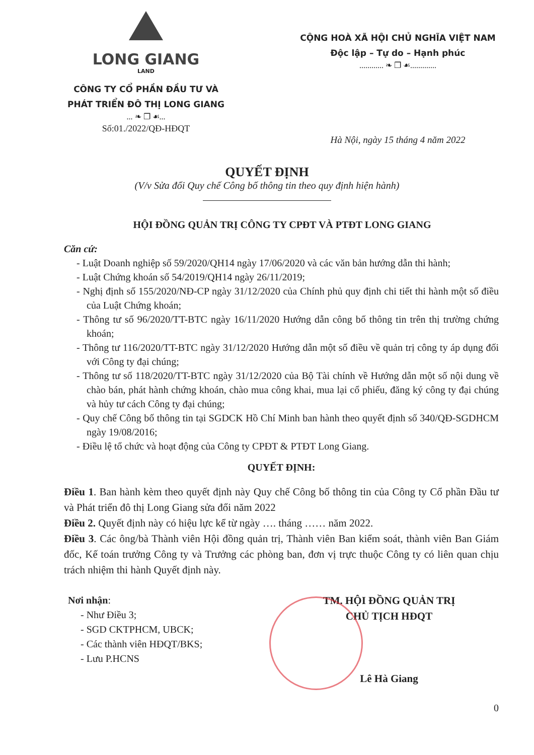LONG GIANG
LAND
CÔNG TY CỔ PHẦN ĐẦU TƯ VÀ
PHÁT TRIỂN ĐÔ THỊ LONG GIANG
... ❧ ❐ ☙...
Số:01./2022/QĐ-HĐQT
CỘNG HOÀ XÃ HỘI CHỦ NGHĨA VIỆT NAM
Độc lập – Tự do – Hạnh phúc
............ ❧ ❐ ☙.............
Hà Nội, ngày 15 tháng 4 năm 2022
QUYẾT ĐỊNH
(V/v Sửa đổi Quy chế Công bố thông tin theo quy định hiện hành)
HỘI ĐỒNG QUẢN TRỊ CÔNG TY CPĐT VÀ PTĐT LONG GIANG
Căn cứ:
- Luật Doanh nghiệp số 59/2020/QH14 ngày 17/06/2020 và các văn bản hướng dẫn thi hành;
- Luật Chứng khoán số 54/2019/QH14 ngày 26/11/2019;
- Nghị định số 155/2020/NĐ-CP ngày 31/12/2020 của Chính phủ quy định chi tiết thi hành một số điều của Luật Chứng khoán;
- Thông tư số 96/2020/TT-BTC ngày 16/11/2020 Hướng dẫn công bố thông tin trên thị trường chứng khoán;
- Thông tư 116/2020/TT-BTC ngày 31/12/2020 Hướng dẫn một số điều về quản trị công ty áp dụng đối với Công ty đại chúng;
- Thông tư số 118/2020/TT-BTC ngày 31/12/2020 của Bộ Tài chính về Hướng dẫn một số nội dung về chào bán, phát hành chứng khoán, chào mua công khai, mua lại cổ phiếu, đăng ký công ty đại chúng và hủy tư cách Công ty đại chúng;
- Quy chế Công bố thông tin tại SGDCK Hồ Chí Minh ban hành theo quyết định số 340/QĐ-SGDHCM ngày 19/08/2016;
- Điều lệ tổ chức và hoạt động của Công ty CPĐT & PTĐT Long Giang.
QUYẾT ĐỊNH:
Điều 1. Ban hành kèm theo quyết định này Quy chế Công bố thông tin của Công ty Cổ phần Đầu tư và Phát triển đô thị Long Giang sửa đổi năm 2022
Điều 2. Quyết định này có hiệu lực kể từ ngày …. tháng …… năm 2022.
Điều 3. Các ông/bà Thành viên Hội đồng quản trị, Thành viên Ban kiểm soát, thành viên Ban Giám đốc, Kế toán trưởng Công ty và Trưởng các phòng ban, đơn vị trực thuộc Công ty có liên quan chịu trách nhiệm thi hành Quyết định này.
Nơi nhận:
- Như Điều 3;
- SGD CKTPHCM, UBCK;
- Các thành viên HĐQT/BKS;
- Lưu P.HCNS
TM. HỘI ĐỒNG QUẢN TRỊ
CHỦ TỊCH HĐQT
Lê Hà Giang
0